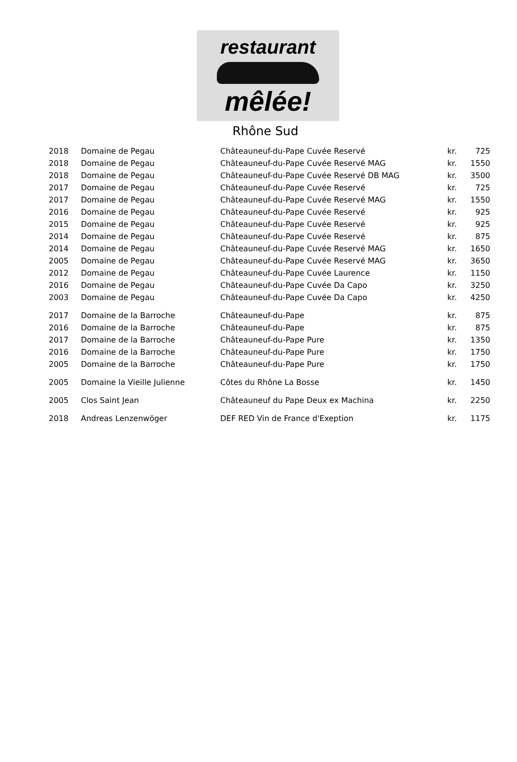restaurant
mêlée!
Rhône Sud
| 2018 | Domaine de Pegau | Châteauneuf-du-Pape Cuvée Reservé | kr. | 725 |
| 2018 | Domaine de Pegau | Châteauneuf-du-Pape Cuvée Reservé MAG | kr. | 1550 |
| 2018 | Domaine de Pegau | Châteauneuf-du-Pape Cuvée Reservé DB MAG | kr. | 3500 |
| 2017 | Domaine de Pegau | Châteauneuf-du-Pape Cuvée Reservé | kr. | 725 |
| 2017 | Domaine de Pegau | Châteauneuf-du-Pape Cuvée Reservé MAG | kr. | 1550 |
| 2016 | Domaine de Pegau | Châteauneuf-du-Pape Cuvée Reservé | kr. | 925 |
| 2015 | Domaine de Pegau | Châteauneuf-du-Pape Cuvée Reservé | kr. | 925 |
| 2014 | Domaine de Pegau | Châteauneuf-du-Pape Cuvée Reservé | kr. | 875 |
| 2014 | Domaine de Pegau | Châteauneuf-du-Pape Cuvée Reservé MAG | kr. | 1650 |
| 2005 | Domaine de Pegau | Châteauneuf-du-Pape Cuvée Reservé MAG | kr. | 3650 |
| 2012 | Domaine de Pegau | Châteauneuf-du-Pape Cuvée Laurence | kr. | 1150 |
| 2016 | Domaine de Pegau | Châteauneuf-du-Pape Cuvée Da Capo | kr. | 3250 |
| 2003 | Domaine de Pegau | Châteauneuf-du-Pape Cuvée Da Capo | kr. | 4250 |
| 2017 | Domaine de la Barroche | Châteauneuf-du-Pape | kr. | 875 |
| 2016 | Domaine de la Barroche | Châteauneuf-du-Pape | kr. | 875 |
| 2017 | Domaine de la Barroche | Châteauneuf-du-Pape Pure | kr. | 1350 |
| 2016 | Domaine de la Barroche | Châteauneuf-du-Pape Pure | kr. | 1750 |
| 2005 | Domaine de la Barroche | Châteauneuf-du-Pape Pure | kr. | 1750 |
| 2005 | Domaine la Vieille Julienne | Côtes du Rhône La Bosse | kr. | 1450 |
| 2005 | Clos Saint Jean | Châteauneuf du Pape Deux ex Machina | kr. | 2250 |
| 2018 | Andreas Lenzenwöger | DEF RED Vin de France d'Exeption | kr. | 1175 |